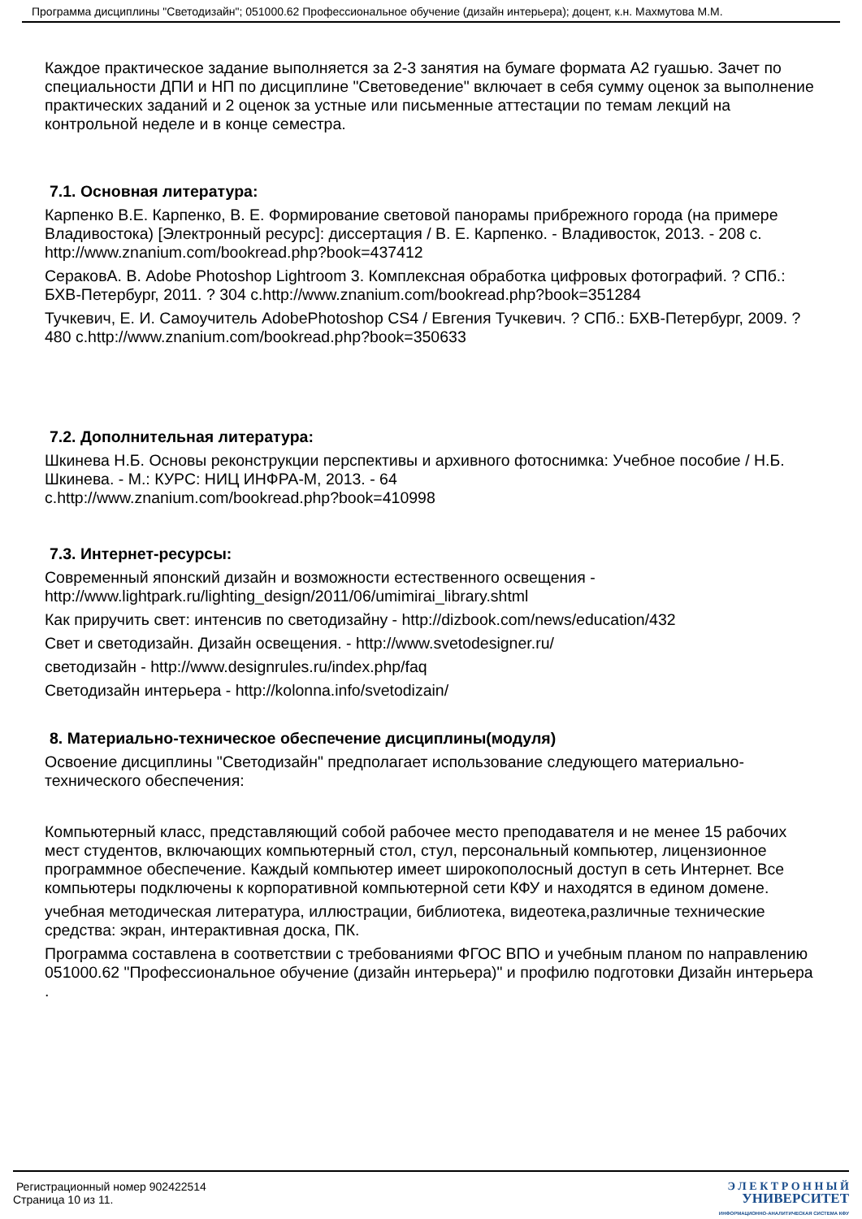Программа дисциплины "Светодизайн"; 051000.62 Профессиональное обучение (дизайн интерьера); доцент, к.н. Махмутова М.М.
Каждое практическое задание выполняется за 2-3 занятия на бумаге формата А2 гуашью. Зачет по специальности ДПИ и НП по дисциплине "Световедение" включает в себя сумму оценок за выполнение практических заданий и 2 оценок за устные или письменные аттестации по темам лекций на контрольной неделе и в конце семестра.
7.1. Основная литература:
Карпенко В.Е. Карпенко, В. Е. Формирование световой панорамы прибрежного города (на примере Владивостока) [Электронный ресурс]: диссертация / В. Е. Карпенко. - Владивосток, 2013. - 208 с. http://www.znanium.com/bookread.php?book=437412
СераковА. В. Adobe Photoshop Lightroom 3. Комплексная обработка цифровых фотографий. ? СПб.: БХВ-Петербург, 2011. ? 304 с.http://www.znanium.com/bookread.php?book=351284
Тучкевич, Е. И. Самоучитель AdobePhotoshop CS4 / Евгения Тучкевич. ? СПб.: БХВ-Петербург, 2009. ? 480 с.http://www.znanium.com/bookread.php?book=350633
7.2. Дополнительная литература:
Шкинева Н.Б. Основы реконструкции перспективы и архивного фотоснимка: Учебное пособие / Н.Б. Шкинева. - М.: КУРС: НИЦ ИНФРА-М, 2013. - 64
с.http://www.znanium.com/bookread.php?book=410998
7.3. Интернет-ресурсы:
Современный японский дизайн и возможности естественного освещения - http://www.lightpark.ru/lighting_design/2011/06/umimirai_library.shtml
Как приручить свет: интенсив по светодизайну - http://dizbook.com/news/education/432
Свет и светодизайн. Дизайн освещения. - http://www.svetodesigner.ru/
светодизайн - http://www.designrules.ru/index.php/faq
Светодизайн интерьера - http://kolonna.info/svetodizain/
8. Материально-техническое обеспечение дисциплины(модуля)
Освоение дисциплины "Светодизайн" предполагает использование следующего материально-технического обеспечения:
Компьютерный класс, представляющий собой рабочее место преподавателя и не менее 15 рабочих мест студентов, включающих компьютерный стол, стул, персональный компьютер, лицензионное программное обеспечение. Каждый компьютер имеет широкополосный доступ в сеть Интернет. Все компьютеры подключены к корпоративной компьютерной сети КФУ и находятся в едином домене.
учебная методическая литература, иллюстрации, библиотека, видеотека,различные технические средства: экран, интерактивная доска, ПК.
Программа составлена в соответствии с требованиями ФГОС ВПО и учебным планом по направлению 051000.62 "Профессиональное обучение (дизайн интерьера)" и профилю подготовки Дизайн интерьера .
Регистрационный номер 902422514
Страница 10 из 11.
Э Л Е К Т Р О Н Н Ы Й
УНИВЕРСИТЕТ
ИНФОРМАЦИОННО-АНАЛИТИЧЕСКАЯ СИСТЕМА КФУ